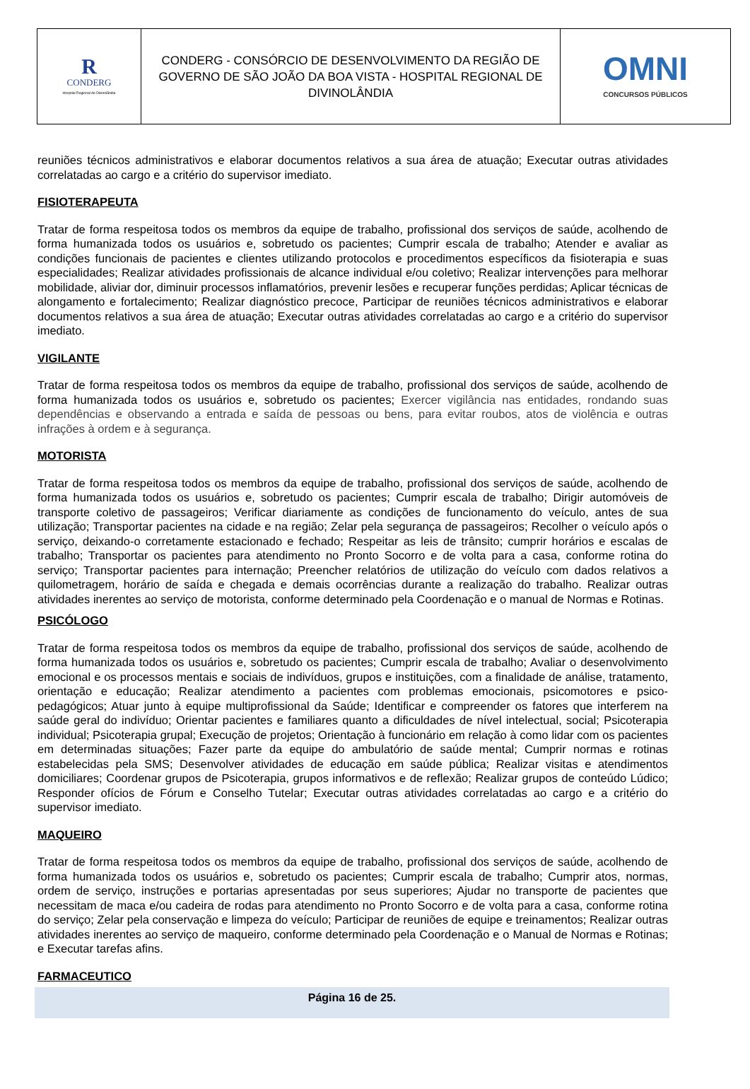| R CONDERG Hospital Regional de Divinolândia | CONDERG - CONSÓRCIO DE DESENVOLVIMENTO DA REGIÃO DE GOVERNO DE SÃO JOÃO DA BOA VISTA - HOSPITAL REGIONAL DE DIVINOLÂNDIA | OMNI CONCURSOS PÚBLICOS |
reuniões técnicos administrativos e elaborar documentos relativos a sua área de atuação; Executar outras atividades correlatadas ao cargo e a critério do supervisor imediato.
FISIOTERAPEUTA
Tratar de forma respeitosa todos os membros da equipe de trabalho, profissional dos serviços de saúde, acolhendo de forma humanizada todos os usuários e, sobretudo os pacientes; Cumprir escala de trabalho; Atender e avaliar as condições funcionais de pacientes e clientes utilizando protocolos e procedimentos específicos da fisioterapia e suas especialidades; Realizar atividades profissionais de alcance individual e/ou coletivo; Realizar intervenções para melhorar mobilidade, aliviar dor, diminuir processos inflamatórios, prevenir lesões e recuperar funções perdidas; Aplicar técnicas de alongamento e fortalecimento; Realizar diagnóstico precoce, Participar de reuniões técnicos administrativos e elaborar documentos relativos a sua área de atuação; Executar outras atividades correlatadas ao cargo e a critério do supervisor imediato.
VIGILANTE
Tratar de forma respeitosa todos os membros da equipe de trabalho, profissional dos serviços de saúde, acolhendo de forma humanizada todos os usuários e, sobretudo os pacientes; Exercer vigilância nas entidades, rondando suas dependências e observando a entrada e saída de pessoas ou bens, para evitar roubos, atos de violência e outras infrações à ordem e à segurança.
MOTORISTA
Tratar de forma respeitosa todos os membros da equipe de trabalho, profissional dos serviços de saúde, acolhendo de forma humanizada todos os usuários e, sobretudo os pacientes; Cumprir escala de trabalho; Dirigir automóveis de transporte coletivo de passageiros; Verificar diariamente as condições de funcionamento do veículo, antes de sua utilização; Transportar pacientes na cidade e na região; Zelar pela segurança de passageiros; Recolher o veículo após o serviço, deixando-o corretamente estacionado e fechado; Respeitar as leis de trânsito; cumprir horários e escalas de trabalho; Transportar os pacientes para atendimento no Pronto Socorro e de volta para a casa, conforme rotina do serviço; Transportar pacientes para internação; Preencher relatórios de utilização do veículo com dados relativos a quilometragem, horário de saída e chegada e demais ocorrências durante a realização do trabalho. Realizar outras atividades inerentes ao serviço de motorista, conforme determinado pela Coordenação e o manual de Normas e Rotinas.
PSICÓLOGO
Tratar de forma respeitosa todos os membros da equipe de trabalho, profissional dos serviços de saúde, acolhendo de forma humanizada todos os usuários e, sobretudo os pacientes; Cumprir escala de trabalho; Avaliar o desenvolvimento emocional e os processos mentais e sociais de indivíduos, grupos e instituições, com a finalidade de análise, tratamento, orientação e educação; Realizar atendimento a pacientes com problemas emocionais, psicomotores e psico- pedagógicos; Atuar junto à equipe multiprofissional da Saúde; Identificar e compreender os fatores que interferem na saúde geral do indivíduo; Orientar pacientes e familiares quanto a dificuldades de nível intelectual, social; Psicoterapia individual; Psicoterapia grupal; Execução de projetos; Orientação à funcionário em relação à como lidar com os pacientes em determinadas situações; Fazer parte da equipe do ambulatório de saúde mental; Cumprir normas e rotinas estabelecidas pela SMS; Desenvolver atividades de educação em saúde pública; Realizar visitas e atendimentos domiciliares; Coordenar grupos de Psicoterapia, grupos informativos e de reflexão; Realizar grupos de conteúdo Lúdico; Responder ofícios de Fórum e Conselho Tutelar; Executar outras atividades correlatadas ao cargo e a critério do supervisor imediato.
MAQUEIRO
Tratar de forma respeitosa todos os membros da equipe de trabalho, profissional dos serviços de saúde, acolhendo de forma humanizada todos os usuários e, sobretudo os pacientes; Cumprir escala de trabalho; Cumprir atos, normas, ordem de serviço, instruções e portarias apresentadas por seus superiores; Ajudar no transporte de pacientes que necessitam de maca e/ou cadeira de rodas para atendimento no Pronto Socorro e de volta para a casa, conforme rotina do serviço; Zelar pela conservação e limpeza do veículo; Participar de reuniões de equipe e treinamentos; Realizar outras atividades inerentes ao serviço de maqueiro, conforme determinado pela Coordenação e o Manual de Normas e Rotinas; e Executar tarefas afins.
FARMACEUTICO
Página 16 de 25.